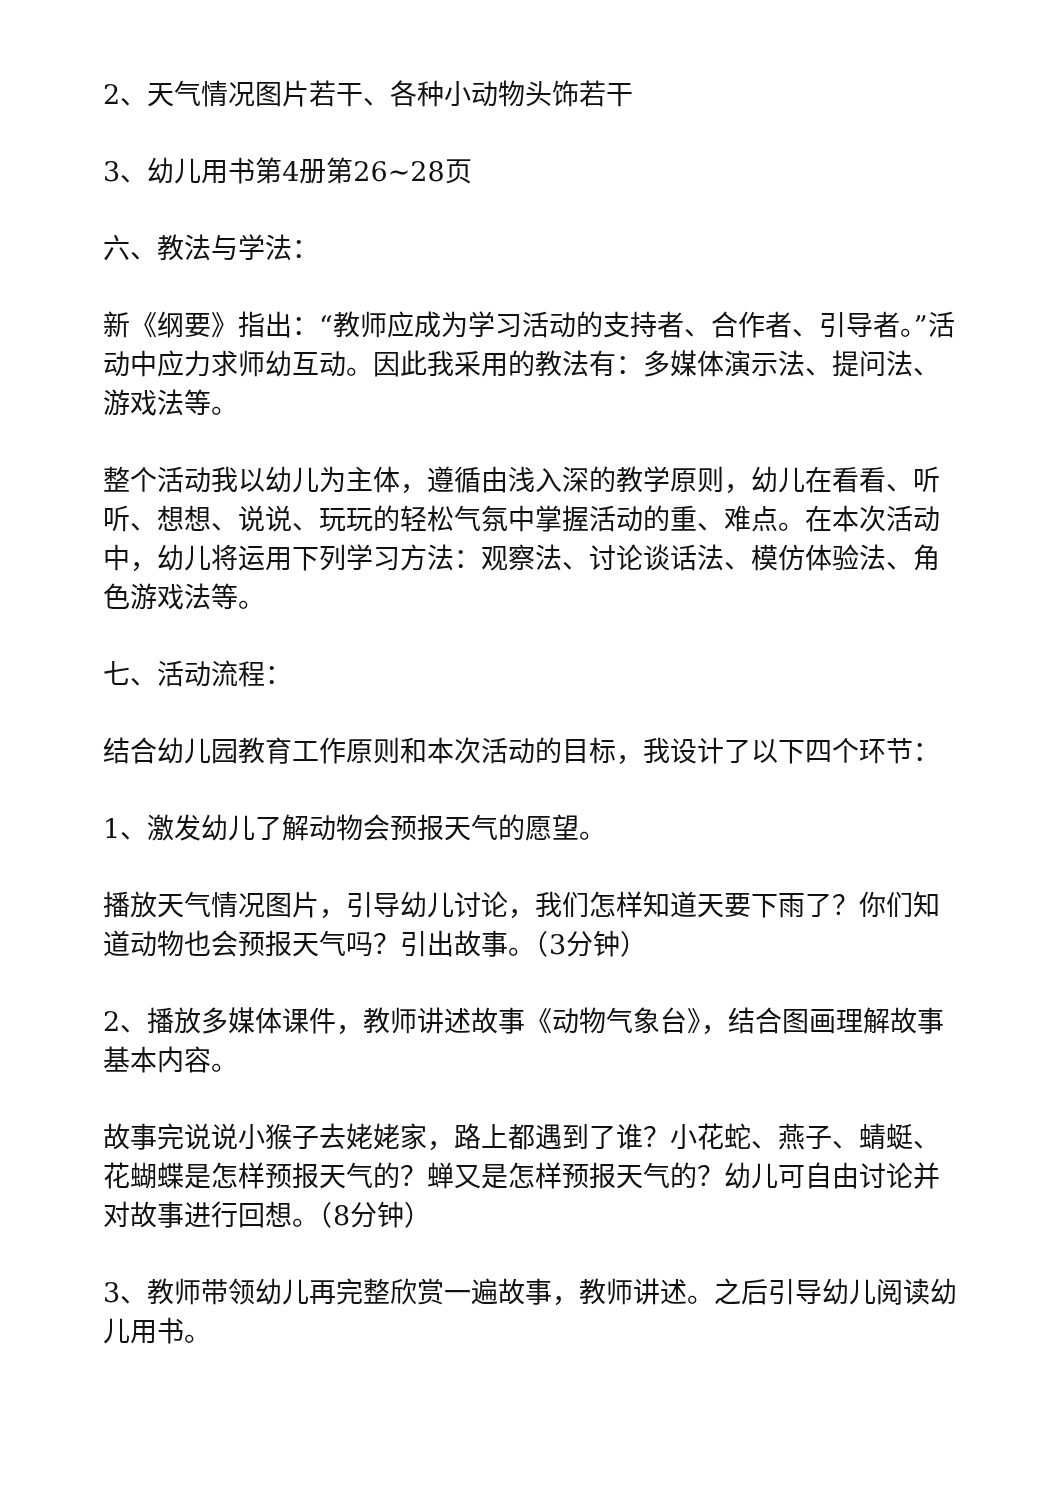2、天气情况图片若干、各种小动物头饰若干
3、幼儿用书第4册第26~28页
六、教法与学法：
新《纲要》指出：“教师应成为学习活动的支持者、合作者、引导者。”活动中应力求师幼互动。因此我采用的教法有：多媒体演示法、提问法、游戏法等。
整个活动我以幼儿为主体，遵循由浅入深的教学原则，幼儿在看看、听听、想想、说说、玩玩的轻松气氛中掌握活动的重、难点。在本次活动中，幼儿将运用下列学习方法：观察法、讨论谈话法、模仿体验法、角色游戏法等。
七、活动流程：
结合幼儿园教育工作原则和本次活动的目标，我设计了以下四个环节：
1、激发幼儿了解动物会预报天气的愿望。
播放天气情况图片，引导幼儿讨论，我们怎样知道天要下雨了？你们知道动物也会预报天气吗？引出故事。（3分钟）
2、播放多媒体课件，教师讲述故事《动物气象台》，结合图画理解故事基本内容。
故事完说说小猴子去姥姥家，路上都遇到了谁？小花蛇、燕子、蜻蜓、花蝴蝶是怎样预报天气的？蝉又是怎样预报天气的？幼儿可自由讨论并对故事进行回想。（8分钟）
3、教师带领幼儿再完整欣赏一遍故事，教师讲述。之后引导幼儿阅读幼儿用书。